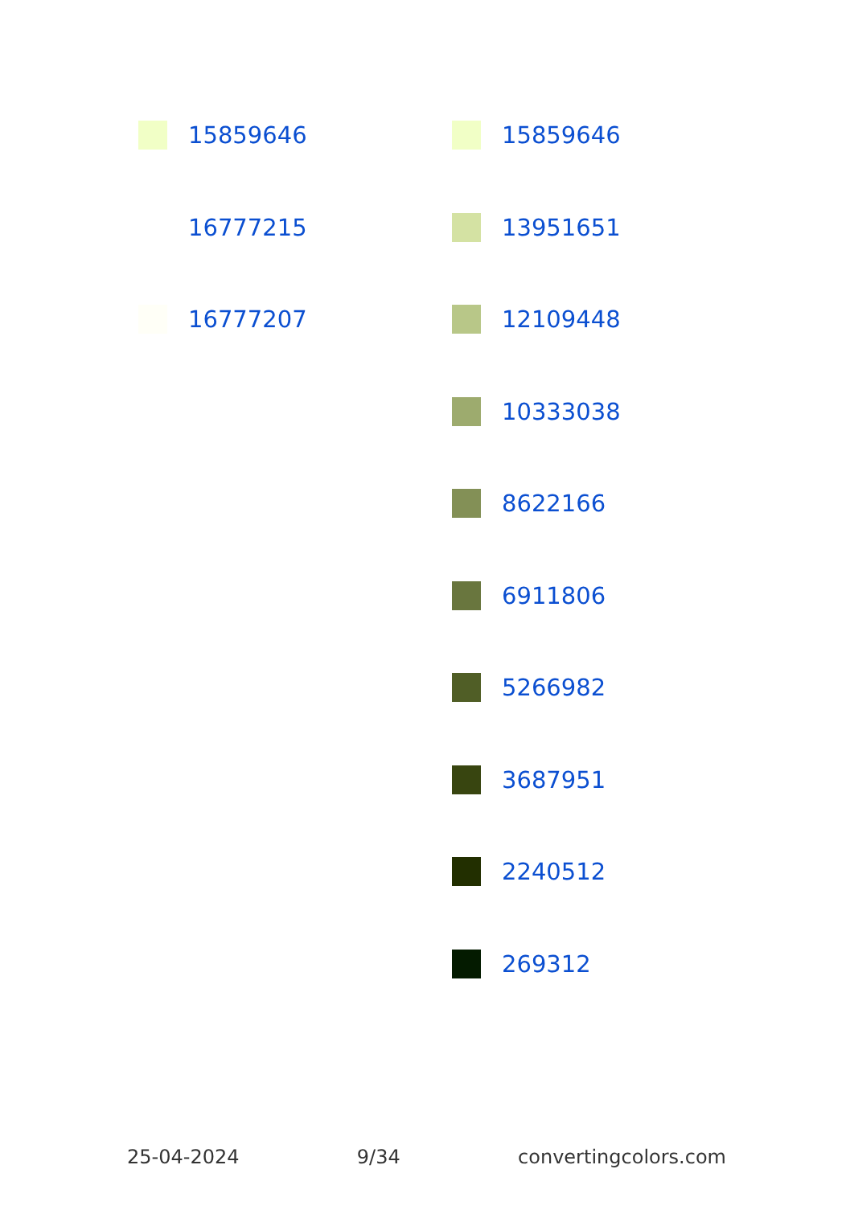15859646
16777215
16777207
15859646
13951651
12109448
10333038
8622166
6911806
5266982
3687951
2240512
269312
25-04-2024 9/34 convertingcolors.com